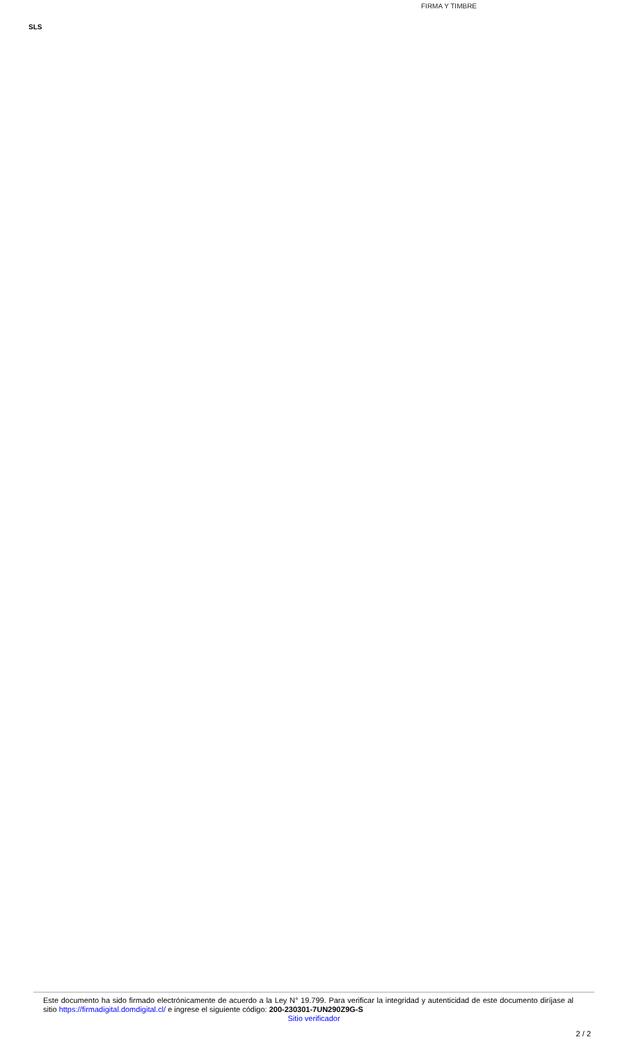FIRMA Y TIMBRE
SLS
Este documento ha sido firmado electrónicamente de acuerdo a la Ley N° 19.799. Para verificar la integridad y autenticidad de este documento diríjase al sitio https://firmadigital.domdigital.cl/ e ingrese el siguiente código: 200-230301-7UN290Z9G-S
Sitio verificador
2 / 2